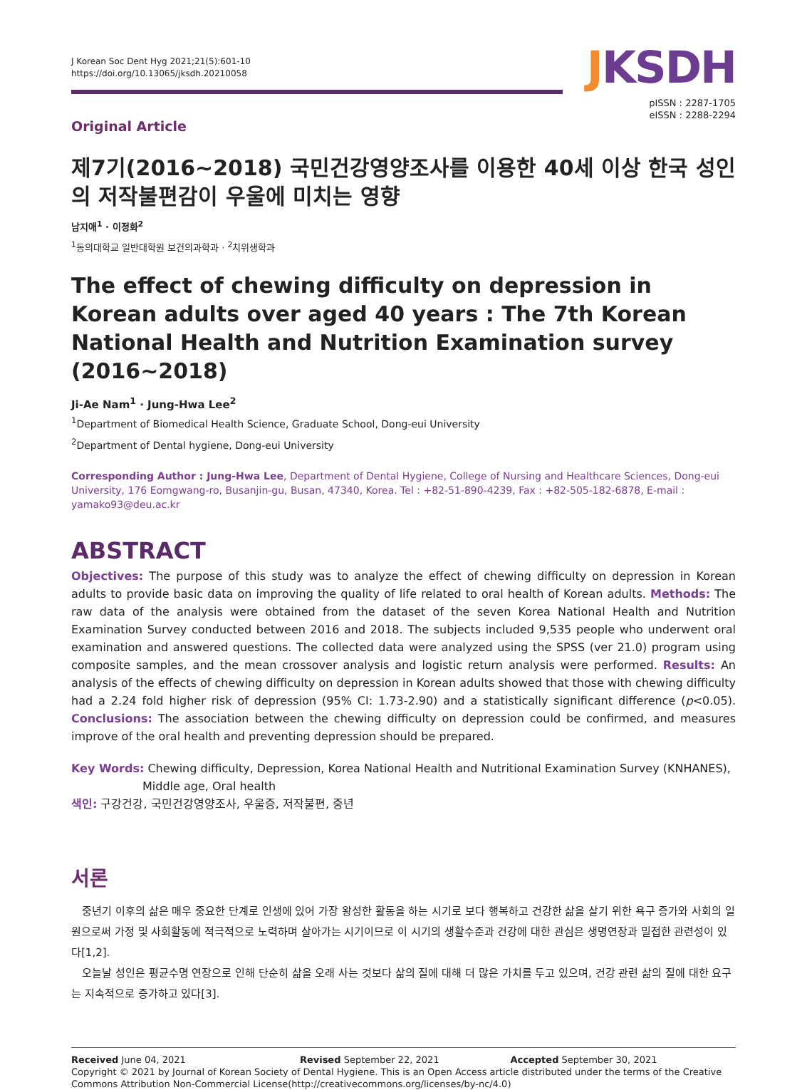J Korean Soc Dent Hyg 2021;21(5):601-10
https://doi.org/10.13065/jksdh.20210058
JKSDH
pISSN : 2287-1705
eISSN : 2288-2294
Original Article
제7기(2016~2018) 국민건강영양조사를 이용한 40세 이상 한국 성인의 저작불편감이 우울에 미치는 영향
남지애<sup>1</sup> · 이정화<sup>2</sup>
<sup>1</sup> 동의대학교 일반대학원 보건의과학과 · <sup>2</sup>치위생학과
The effect of chewing difficulty on depression in Korean adults over aged 40 years : The 7th Korean National Health and Nutrition Examination survey (2016~2018)
Ji-Ae Nam<sup>1</sup> · Jung-Hwa Lee<sup>2</sup>
<sup>1</sup> Department of Biomedical Health Science, Graduate School, Dong-eui University
<sup>2</sup> Department of Dental hygiene, Dong-eui University
Corresponding Author : Jung-Hwa Lee, Department of Dental Hygiene, College of Nursing and Healthcare Sciences, Dong-eui University, 176 Eomgwang-ro, Busanjin-gu, Busan, 47340, Korea. Tel : +82-51-890-4239, Fax : +82-505-182-6878, E-mail : yamako93@deu.ac.kr
ABSTRACT
Objectives: The purpose of this study was to analyze the effect of chewing difficulty on depression in Korean adults to provide basic data on improving the quality of life related to oral health of Korean adults. Methods: The raw data of the analysis were obtained from the dataset of the seven Korea National Health and Nutrition Examination Survey conducted between 2016 and 2018. The subjects included 9,535 people who underwent oral examination and answered questions. The collected data were analyzed using the SPSS (ver 21.0) program using composite samples, and the mean crossover analysis and logistic return analysis were performed. Results: An analysis of the effects of chewing difficulty on depression in Korean adults showed that those with chewing difficulty had a 2.24 fold higher risk of depression (95% CI: 1.73-2.90) and a statistically significant difference (p<0.05). Conclusions: The association between the chewing difficulty on depression could be confirmed, and measures improve of the oral health and preventing depression should be prepared.
Key Words: Chewing difficulty, Depression, Korea National Health and Nutritional Examination Survey (KNHANES),
Middle age, Oral health
색인: 구강건강, 국민건강영양조사, 우울증, 저작불편, 중년
서론
중년기 이후의 삶은 매우 중요한 단계로 인생에 있어 가장 왕성한 활동을 하는 시기로 보다 행복하고 건강한 삶을 살기 위한 욕구 증가와 사회의 일원으로써 가정 및 사회활동에 적극적으로 노력하며 살아가는 시기이므로 이 시기의 생활수준과 건강에 대한 관심은 생명연장과 밀접한 관련성이 있다[1,2].
오늘날 성인은 평균수명 연장으로 인해 단순히 삶을 오래 사는 것보다 삶의 질에 대해 더 많은 가치를 두고 있으며, 건강 관련 삶의 질에 대한 요구는 지속적으로 증가하고 있다[3].
Received June 04, 2021 Revised September 22, 2021 Accepted September 30, 2021
Copyright © 2021 by Journal of Korean Society of Dental Hygiene. This is an Open Access article distributed under the terms of the Creative Commons Attribution Non-Commercial License(http://creativecommons.org/licenses/by-nc/4.0)